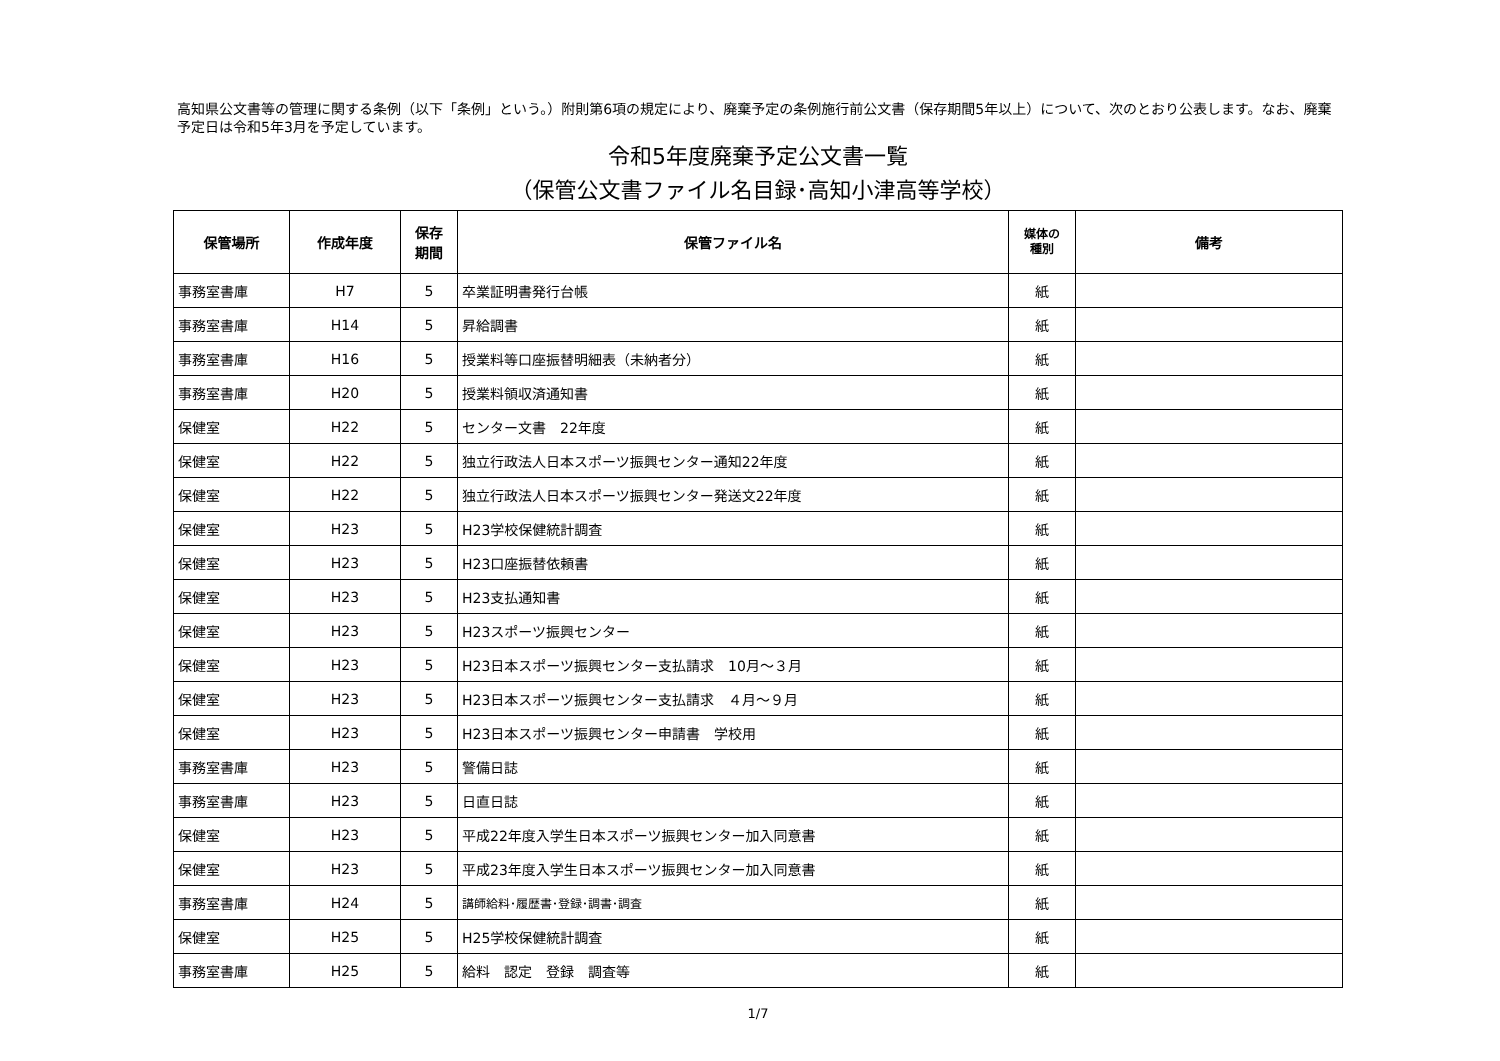高知県公文書等の管理に関する条例（以下「条例」という。）附則第6項の規定により、廃棄予定の条例施行前公文書（保存期間5年以上）について、次のとおり公表します。なお、廃棄予定日は令和5年3月を予定しています。
令和5年度廃棄予定公文書一覧
（保管公文書ファイル名目録･高知小津高等学校）
| 保管場所 | 作成年度 | 保存 期間 | 保管ファイル名 | 媒体の 種別 | 備考 |
| --- | --- | --- | --- | --- | --- |
| 事務室書庫 | H7 | 5 | 卒業証明書発行台帳 | 紙 | |
| 事務室書庫 | H14 | 5 | 昇給調書 | 紙 | |
| 事務室書庫 | H16 | 5 | 授業料等口座振替明細表（未納者分） | 紙 | |
| 事務室書庫 | H20 | 5 | 授業料領収済通知書 | 紙 | |
| 保健室 | H22 | 5 | センター文書 22年度 | 紙 | |
| 保健室 | H22 | 5 | 独立行政法人日本スポーツ振興センター通知22年度 | 紙 | |
| 保健室 | H22 | 5 | 独立行政法人日本スポーツ振興センター発送文22年度 | 紙 | |
| 保健室 | H23 | 5 | H23学校保健統計調査 | 紙 | |
| 保健室 | H23 | 5 | H23口座振替依頼書 | 紙 | |
| 保健室 | H23 | 5 | H23支払通知書 | 紙 | |
| 保健室 | H23 | 5 | H23スポーツ振興センター | 紙 | |
| 保健室 | H23 | 5 | H23日本スポーツ振興センター支払請求 10月～３月 | 紙 | |
| 保健室 | H23 | 5 | H23日本スポーツ振興センター支払請求 ４月～９月 | 紙 | |
| 保健室 | H23 | 5 | H23日本スポーツ振興センター申請書 学校用 | 紙 | |
| 事務室書庫 | H23 | 5 | 警備日誌 | 紙 | |
| 事務室書庫 | H23 | 5 | 日直日誌 | 紙 | |
| 保健室 | H23 | 5 | 平成22年度入学生日本スポーツ振興センター加入同意書 | 紙 | |
| 保健室 | H23 | 5 | 平成23年度入学生日本スポーツ振興センター加入同意書 | 紙 | |
| 事務室書庫 | H24 | 5 | 講師給料･履歴書･登録･調書･調査 | 紙 | |
| 保健室 | H25 | 5 | H25学校保健統計調査 | 紙 | |
| 事務室書庫 | H25 | 5 | 給料 認定 登録 調査等 | 紙 | |
1/7